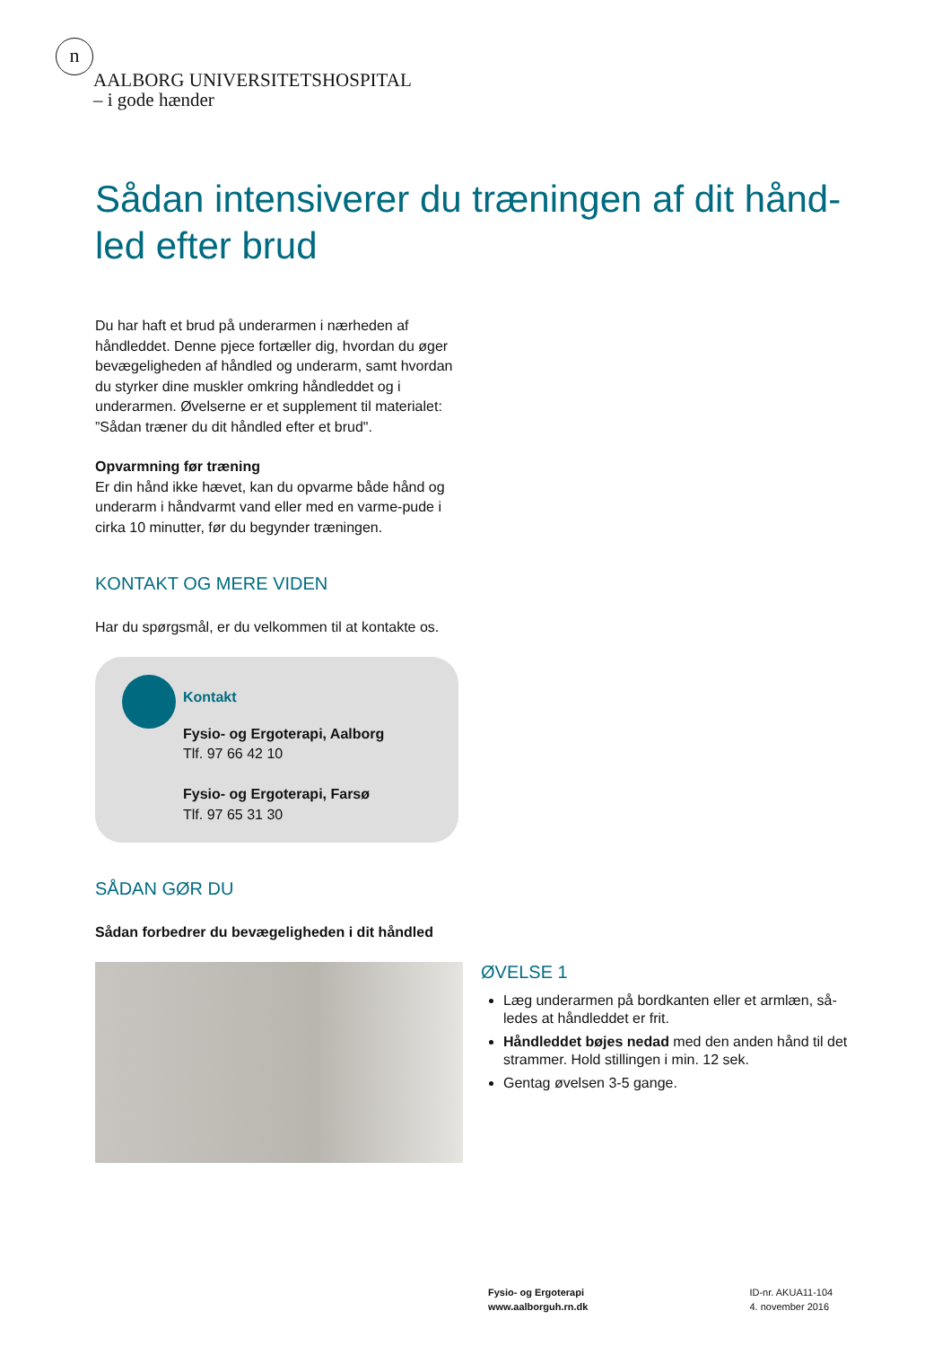n
AALBORG UNIVERSITETSHOSPITAL
– i gode hænder
Sådan intensiverer du træningen af dit hånd-led efter brud
Du har haft et brud på underarmen i nærheden af håndleddet. Denne pjece fortæller dig, hvordan du øger bevægeligheden af håndled og underarm, samt hvordan du styrker dine muskler omkring håndleddet og i underarmen. Øvelserne er et supplement til materialet: ”Sådan træner du dit håndled efter et brud".
Opvarmning før træning
Er din hånd ikke hævet, kan du opvarme både hånd og underarm i håndvarmt vand eller med en varme-pude i cirka 10 minutter, før du begynder træningen.
KONTAKT OG MERE VIDEN
Har du spørgsmål, er du velkommen til at kontakte os.
Kontakt
Fysio- og Ergoterapi, Aalborg
Tlf. 97 66 42 10
Fysio- og Ergoterapi, Farsø
Tlf. 97 65 31 30
SÅDAN GØR DU
Sådan forbedrer du bevægeligheden i dit håndled
ØVELSE 1
Læg underarmen på bordkanten eller et armlæn, så-ledes at håndleddet er frit.
Håndleddet bøjes nedad med den anden hånd til det strammer. Hold stillingen i min. 12 sek.
Gentag øvelsen 3-5 gange.
Fysio- og Ergoterapi
www.aalborguh.rn.dk
ID-nr. AKUA11-104
4. november 2016